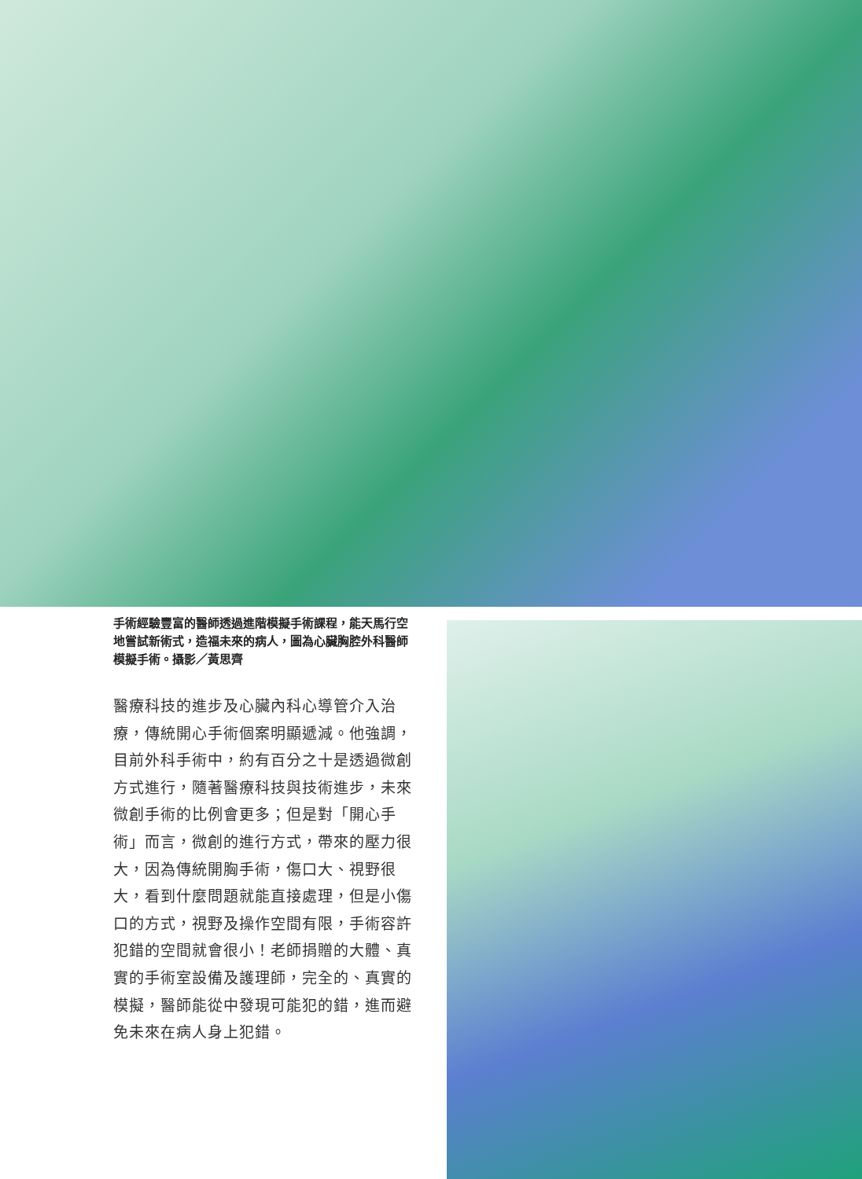手術經驗豐富的醫師透過進階模擬手術課程，能天馬行空地嘗試新術式，造福未來的病人，圖為心臟胸腔外科醫師模擬手術。攝影／黃思齊
醫療科技的進步及心臟內科心導管介入治療，傳統開心手術個案明顯遞減。他強調，目前外科手術中，約有百分之十是透過微創方式進行，隨著醫療科技與技術進步，未來微創手術的比例會更多；但是對「開心手術」而言，微創的進行方式，帶來的壓力很大，因為傳統開胸手術，傷口大、視野很大，看到什麼問題就能直接處理，但是小傷口的方式，視野及操作空間有限，手術容許犯錯的空間就會很小！老師捐贈的大體、真實的手術室設備及護理師，完全的、真實的模擬，醫師能從中發現可能犯的錯，進而避免未來在病人身上犯錯。